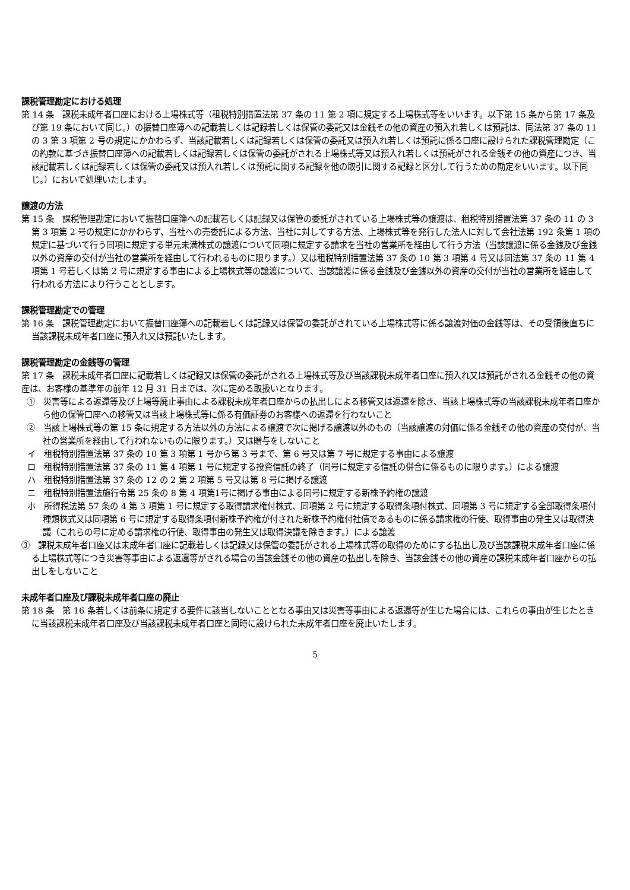課税管理勘定における処理
第 14 条　課税未成年者口座における上場株式等（租税特別措置法第 37 条の 11 第 2 項に規定する上場株式等をいいます。以下第 15 条から第 17 条及び第 19 条において同じ。）の振替口座簿への記載若しくは記録若しくは保管の委託又は金銭その他の資産の預入れ若しくは預託は、同法第 37 条の 11 の 3 第 3 項第 2 号の規定にかかわらず、当該記載若しくは記録若しくは保管の委託又は預入れ若しくは預託に係る口座に設けられた課税管理勘定（この約款に基づき振替口座簿への記載若しくは記録若しくは保管の委託がされる上場株式等又は預入れ若しくは預託がされる金銭その他の資産につき、当該記載若しくは記録若しくは保管の委託又は預入れ若しくは預託に関する記録を他の取引に関する記録と区分して行うための勘定をいいます。以下同じ。）において処理いたします。
譲渡の方法
第 15 条　課税管理勘定において振替口座簿への記載若しくは記録又は保管の委託がされている上場株式等の譲渡は、租税特別措置法第 37 条の 11 の 3 第 3 項第 2 号の規定にかかわらず、当社への売委託による方法、当社に対してする方法、上場株式等を発行した法人に対して会社法第 192 条第 1 項の規定に基づいて行う同項に規定する単元未満株式の譲渡について同項に規定する請求を当社の営業所を経由して行う方法（当該譲渡に係る金銭及び金銭以外の資産の交付が当社の営業所を経由して行われるものに限ります。）又は租税特別措置法第 37 条の 10 第 3 項第 4 号又は同法第 37 条の 11 第 4 項第 1 号若しくは第 2 号に規定する事由による上場株式等の譲渡について、当該譲渡に係る金銭及び金銭以外の資産の交付が当社の営業所を経由して行われる方法により行うこととします。
課税管理勘定での管理
第 16 条　課税管理勘定において振替口座簿への記載若しくは記録又は保管の委託がされている上場株式等に係る譲渡対価の金銭等は、その受領後直ちに当該課税未成年者口座に預入れ又は預託いたします。
課税管理勘定の金銭等の管理
第 17 条　課税未成年者口座に記載若しくは記録又は保管の委託がされる上場株式等及び当該課税未成年者口座に預入れ又は預託がされる金銭その他の資産は、お客様の基準年の前年 12 月 31 日までは、次に定める取扱いとなります。
①　災害等による返還等及び上場等廃止事由による課税未成年者口座からの払出しによる移管又は返還を除き、当該上場株式等の当該課税未成年者口座から他の保管口座への移管又は当該上場株式等に係る有価証券のお客様への返還を行わないこと
②　当該上場株式等の第 15 条に規定する方法以外の方法による譲渡で次に掲げる譲渡以外のもの（当該譲渡の対価に係る金銭その他の資産の交付が、当社の営業所を経由して行われないものに限ります。）又は贈与をしないこと
イ　租税特別措置法第 37 条の 10 第 3 項第 1 号から第 3 号まで、第 6 号又は第 7 号に規定する事由による譲渡
ロ　租税特別措置法第 37 条の 11 第 4 項第 1 号に規定する投資信託の終了（同号に規定する信託の併合に係るものに限ります。）による譲渡
ハ　租税特別措置法第 37 条の 12 の 2 第 2 項第 5 号又は第 8 号に掲げる譲渡
ニ　租税特別措置法施行令第 25 条の 8 第 4 項第1号に掲げる事由による同号に規定する新株予約権の譲渡
ホ　所得税法第 57 条の 4 第 3 項第 1 号に規定する取得請求権付株式、同項第 2 号に規定する取得条項付株式、同項第 3 号に規定する全部取得条項付種類株式又は同項第 6 号に規定する取得条項付新株予約権が付された新株予約権付社債であるものに係る請求権の行使、取得事由の発生又は取得決議（これらの号に定める請求権の行使、取得事由の発生又は取得決議を除きます。）による譲渡
③　課税未成年者口座又は未成年者口座に記載若しくは記録又は保管の委託がされる上場株式等の取得のためにする払出し及び当該課税未成年者口座に係る上場株式等につき災害等事由による返還等がされる場合の当該金銭その他の資産の払出しを除き、当該金銭その他の資産の課税未成年者口座からの払出しをしないこと
未成年者口座及び課税未成年者口座の廃止
第 18 条　第 16 条若しくは前条に規定する要件に該当しないこととなる事由又は災害等事由による返還等が生じた場合には、これらの事由が生じたときに当該課税未成年者口座及び当該課税未成年者口座と同時に設けられた未成年者口座を廃止いたします。
5